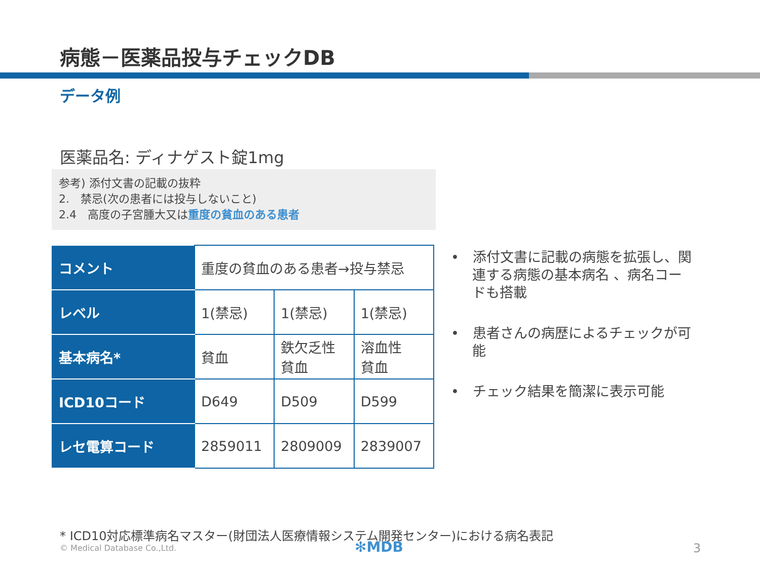病態－医薬品投与チェックDB
データ例
医薬品名: ディナゲスト錠1mg
参考) 添付文書の記載の抜粋
2.　禁忌(次の患者には投与しないこと)
2.4　高度の子宮腫大又は重度の貧血のある患者
| コメント | 重度の貧血のある患者→投与禁忌 | | |
| レベル | 1(禁忌) | 1(禁忌) | 1(禁忌) |
| 基本病名* | 貧血 | 鉄欠乏性 貧血 | 溶血性 貧血 |
| ICD10コード | D649 | D509 | D599 |
| レセ電算コード | 2859011 | 2809009 | 2839007 |
•　添付文書に記載の病態を拡張し、関連する病態の基本病名 、病名コードも搭載
•　患者さんの病歴によるチェックが可能
•　チェック結果を簡潔に表示可能
* ICD10対応標準病名マスター(財団法人医療情報システム開発センター)における病名表記
© Medical Database Co.,Ltd. ✻MDB 3